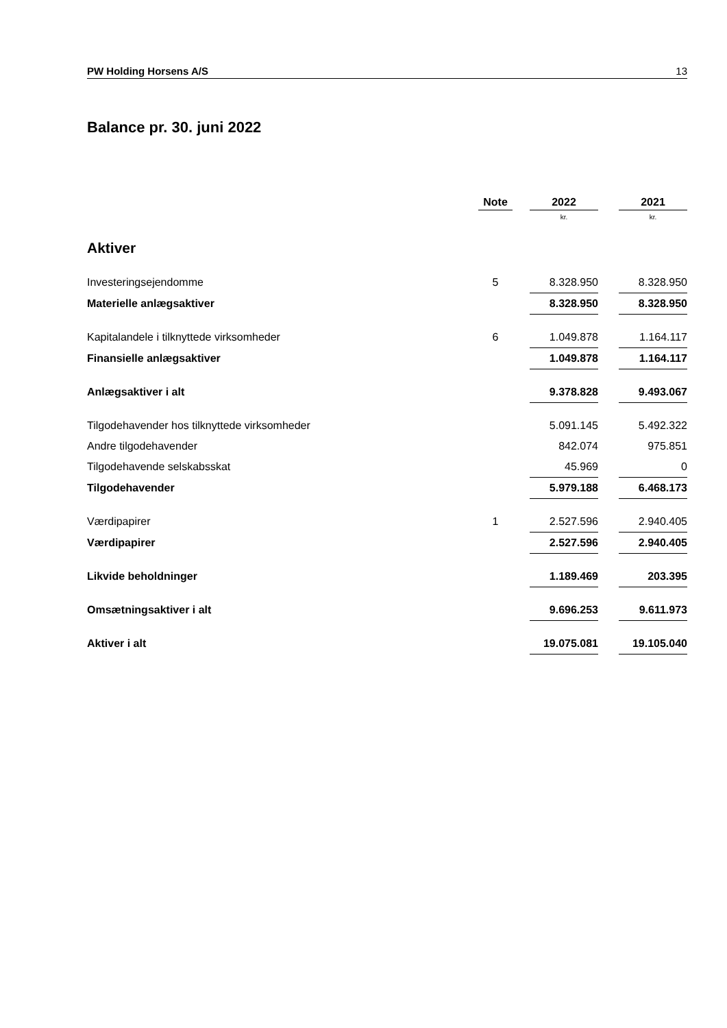PW Holding Horsens A/S 13
Balance pr. 30. juni 2022
| | Note | | 2022 | | 2021 |
| --- | --- | --- | --- | --- | --- |
| | | | kr. | | kr. |
| Aktiver | | | | | |
| Investeringsejendomme | 5 | | 8.328.950 | | 8.328.950 |
| Materielle anlægsaktiver | | | 8.328.950 | | 8.328.950 |
| Kapitalandele i tilknyttede virksomheder | 6 | | 1.049.878 | | 1.164.117 |
| Finansielle anlægsaktiver | | | 1.049.878 | | 1.164.117 |
| Anlægsaktiver i alt | | | 9.378.828 | | 9.493.067 |
| Tilgodehavender hos tilknyttede virksomheder | | | 5.091.145 | | 5.492.322 |
| Andre tilgodehavender | | | 842.074 | | 975.851 |
| Tilgodehavende selskabsskat | | | 45.969 | | 0 |
| Tilgodehavender | | | 5.979.188 | | 6.468.173 |
| Værdipapirer | 1 | | 2.527.596 | | 2.940.405 |
| Værdipapirer | | | 2.527.596 | | 2.940.405 |
| Likvide beholdninger | | | 1.189.469 | | 203.395 |
| Omsætningsaktiver i alt | | | 9.696.253 | | 9.611.973 |
| Aktiver i alt | | | 19.075.081 | | 19.105.040 |